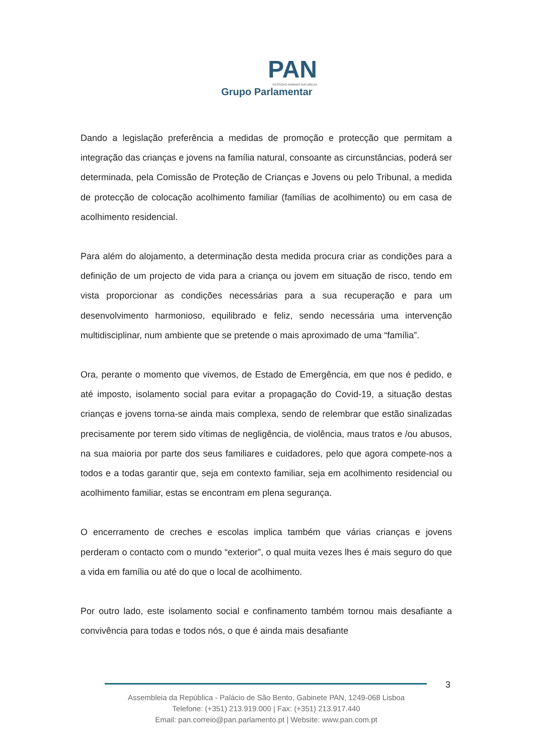PAN
PESSOAS ANIMAIS NATUREZA
Grupo Parlamentar
Dando a legislação preferência a medidas de promoção e protecção que permitam a integração das crianças e jovens na família natural, consoante as circunstâncias, poderá ser determinada, pela Comissão de Proteção de Crianças e Jovens ou pelo Tribunal, a medida de protecção de colocação acolhimento familiar (famílias de acolhimento) ou em casa de acolhimento residencial.
Para além do alojamento, a determinação desta medida procura criar as condições para a definição de um projecto de vida para a criança ou jovem em situação de risco, tendo em vista proporcionar as condições necessárias para a sua recuperação e para um desenvolvimento harmonioso, equilibrado e feliz, sendo necessária uma intervenção multidisciplinar, num ambiente que se pretende o mais aproximado de uma “família”.
Ora, perante o momento que vivemos, de Estado de Emergência, em que nos é pedido, e até imposto, isolamento social para evitar a propagação do Covid-19, a situação destas crianças e jovens torna-se ainda mais complexa, sendo de relembrar que estão sinalizadas precisamente por terem sido vítimas de negligência, de violência, maus tratos e /ou abusos, na sua maioria por parte dos seus familiares e cuidadores, pelo que agora compete-nos a todos e a todas garantir que, seja em contexto familiar, seja em acolhimento residencial ou acolhimento familiar, estas se encontram em plena segurança.
O encerramento de creches e escolas implica também que várias crianças e jovens perderam o contacto com o mundo “exterior”, o qual muita vezes lhes é mais seguro do que a vida em família ou até do que o local de acolhimento.
Por outro lado, este isolamento social e confinamento também tornou mais desafiante a convivência para todas e todos nós, o que é ainda mais desafiante
3
Assembleia da República - Palácio de São Bento, Gabinete PAN, 1249-068 Lisboa
Telefone: (+351) 213.919.000 | Fax: (+351) 213.917.440
Email: pan.correio@pan.parlamento.pt | Website: www.pan.com.pt